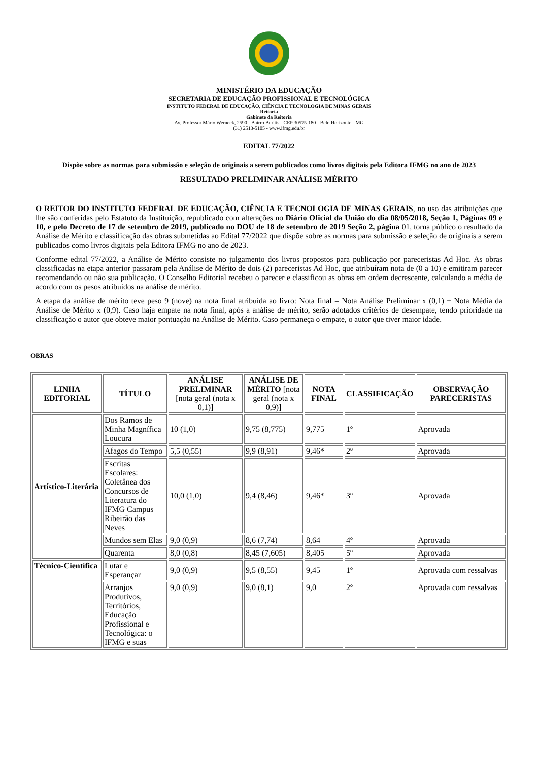MINISTÉRIO DA EDUCAÇÃO
SECRETARIA DE EDUCAÇÃO PROFISSIONAL E TECNOLÓGICA
INSTITUTO FEDERAL DE EDUCAÇÃO, CIÊNCIA E TECNOLOGIA DE MINAS GERAIS
Reitoria
Gabinete da Reitoria
Av. Professor Mário Werneck, 2590 - Bairro Buritis - CEP 30575-180 - Belo Horizonte - MG
(31) 2513-5105 - www.ifmg.edu.br
EDITAL 77/2022
Dispõe sobre as normas para submissão e seleção de originais a serem publicados como livros digitais pela Editora IFMG no ano de 2023
RESULTADO PRELIMINAR ANÁLISE MÉRITO
O REITOR DO INSTITUTO FEDERAL DE EDUCAÇÃO, CIÊNCIA E TECNOLOGIA DE MINAS GERAIS, no uso das atribuições que lhe são conferidas pelo Estatuto da Instituição, republicado com alterações no Diário Oficial da União do dia 08/05/2018, Seção 1, Páginas 09 e 10, e pelo Decreto de 17 de setembro de 2019, publicado no DOU de 18 de setembro de 2019 Seção 2, página 01, torna público o resultado da Análise de Mérito e classificação das obras submetidas ao Edital 77/2022 que dispõe sobre as normas para submissão e seleção de originais a serem publicados como livros digitais pela Editora IFMG no ano de 2023.
Conforme edital 77/2022, a Análise de Mérito consiste no julgamento dos livros propostos para publicação por pareceristas Ad Hoc. As obras classificadas na etapa anterior passaram pela Análise de Mérito de dois (2) pareceristas Ad Hoc, que atribuíram nota de (0 a 10) e emitiram parecer recomendando ou não sua publicação. O Conselho Editorial recebeu o parecer e classificou as obras em ordem decrescente, calculando a média de acordo com os pesos atribuídos na análise de mérito.
A etapa da análise de mérito teve peso 9 (nove) na nota final atribuída ao livro: Nota final = Nota Análise Preliminar x (0,1) + Nota Média da Análise de Mérito x (0,9). Caso haja empate na nota final, após a análise de mérito, serão adotados critérios de desempate, tendo prioridade na classificação o autor que obteve maior pontuação na Análise de Mérito. Caso permaneça o empate, o autor que tiver maior idade.
OBRAS
| LINHA EDITORIAL | TÍTULO | ANÁLISE PRELIMINAR [nota geral (nota x 0,1)] | ANÁLISE DE MÉRITO [nota geral (nota x 0,9)] | NOTA FINAL | CLASSIFICAÇÃO | OBSERVAÇÃO PARECERISTAS |
| --- | --- | --- | --- | --- | --- | --- |
| Artístico-Literária | Dos Ramos de Minha Magnífica Loucura | 10 (1,0) | 9,75 (8,775) | 9,775 | 1º | Aprovada |
| | Afagos do Tempo | 5,5 (0,55) | 9,9 (8,91) | 9,46* | 2º | Aprovada |
| | Escritas Escolares: Coletânea dos Concursos de Literatura do IFMG Campus Ribeirão das Neves | 10,0 (1,0) | 9,4 (8,46) | 9,46* | 3º | Aprovada |
| | Mundos sem Elas | 9,0 (0,9) | 8,6 (7,74) | 8,64 | 4º | Aprovada |
| | Quarenta | 8,0 (0,8) | 8,45 (7,605) | 8,405 | 5º | Aprovada |
| Técnico-Científica | Lutar e Esperançar | 9,0 (0,9) | 9,5 (8,55) | 9,45 | 1º | Aprovada com ressalvas |
| | Arranjos Produtivos, Territórios, Educação Profissional e Tecnológica: o IFMG e suas | 9,0 (0,9) | 9,0 (8,1) | 9,0 | 2º | Aprovada com ressalvas |